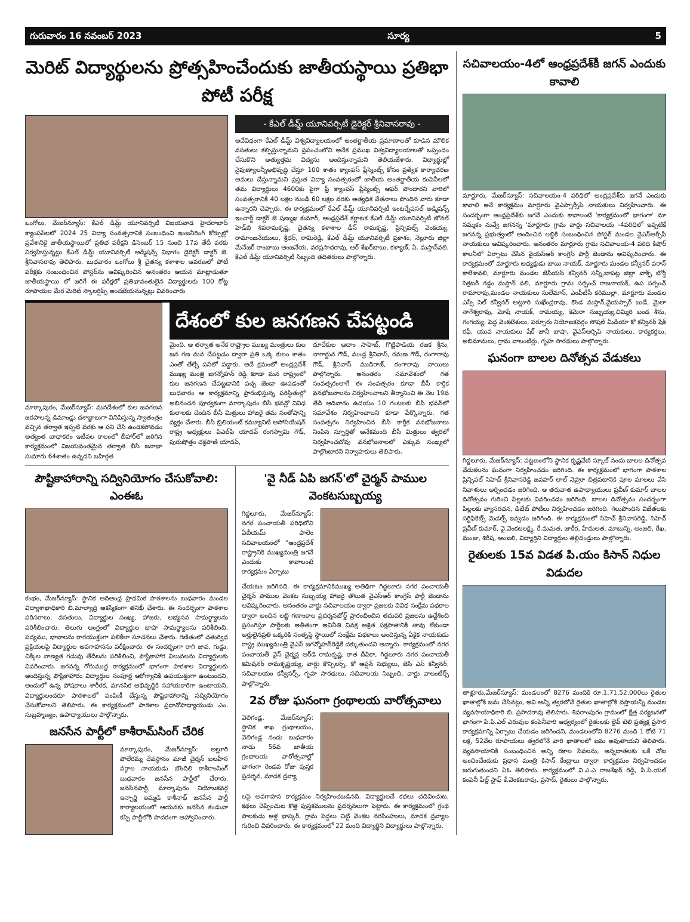గురువారం 16 నవంబర్ 2023 సూర్య 5
మెరిట్ విద్యార్థులను ప్రోత్సహించేందుకు జాతీయస్థాయి ప్రతిభా పోటీ పరీక్ష
ఒంగోలు, మేజర్‌న్యూస్: కేఎల్ డీమ్డ్ యూనివర్సిటీ విజయవాడ హైదరాబాద్ క్యాంపస్‌లలో 2024 25 విద్యా సంవత్సరానికి సంబంధించి ఇంజనీరింగ్ కోర్సుల్లో ప్రవేశానికై జాతీయస్థాయిలో ప్రతిభ పరీక్షని డిసెంబర్ 15 నుంచి 17వ తేదీ వరకు నిర్వహిస్తున్నట్లు కేఎల్ డీమ్డ్ యూనివర్సిటీ అడ్మిషన్స్ విభాగం డైరెక్టర్ డాక్టర్ జె. శ్రీనివాసరావు తెలిపారు. బుధవారం ఒంగోలు శ్రీ చైతన్య కళాశాల ఆవరణలో పోటీ పరీక్షకు సంబంధించిన పోస్టర్‌ను ఆవిష్కరించిన అనంతరం ఆయన మాట్లాడుతూ జాతీయస్థాయి లో జరిగే ఈ పరీక్షలో ప్రతిభావంతులైన విద్యార్థులకు 100 కోట్ల రూపాయల మేర మెరిట్ స్కాలర్షిప్స్ అందజేయనున్నట్లు వివరించారు
- కేఎల్ డీమ్డ్ యూనివర్సిటీ డైరెక్టర్ శ్రీనివాసరావు -
అదేవిధంగా కేఎల్ డీమ్డ్ విశ్వవిద్యాలయంలో అంతర్జాతీయ ప్రమాణాలతో కూడిన మౌలిక వసతులు కల్పిస్తున్నామని ప్రపంచంలోని అనేక ప్రముఖ విశ్వవిద్యాలయాలతో ఒప్పందం చేసుకొని అత్యుత్తమ విద్యను అందిస్తున్నామని తెలియజేశారు. విద్యార్థుల్లో నైపుణ్యాలన్నీఅభివృద్ధి చేస్తూ 100 శాతం క్యాంపస్ ప్లేస్మెంట్స్ కోసం ప్రత్యేక కార్యాచరణ అమలు చేస్తున్నామని ప్రస్తుత విద్యా సంవత్సరంలో జాతీయ అంతర్జాతీయ కంపెనీలలో తమ విద్యార్థులు 4600కు పైగా ఫ్రీ క్యాంపస్ ప్లేస్మెంట్స్ ఆఫర్ పొందారని వారిలో సంవత్సరానికి 40 లక్షల నుండి 60 లక్షల వరకు అత్యధిక వేతనాలు పొందిన వారు కూడా ఉన్నారని చెప్పారు. ఈ కార్యక్రమంలో కేఎల్ డీమ్డ్ యూనివర్సిటీ ఇంటర్నేషనల్ అడ్మిషన్స్ ఇంచార్జ్ డాక్టర్ జె షణ్ముఖ కుమార్, ఆంధ్రప్రదేశ్ కర్ణాటక కేఎల్ డీమ్డ్ యూనివర్సిటీ జోనల్ హెడ్‌బి శివరామకృష్ణ, చైతన్య కళాశాల డీన్ రామకృష్ణ, ప్రిన్సిపల్స్ వెంకయ్య, రామాంజనేయులు, శ్రీధర్, రామిరెడ్డి, కేఎల్ డీమ్డ్ యూనివర్సిటీ ప్రకాశం, నెల్లూరు జిల్లా మేనేజర్ రాంబాబు ఆంజనేయ, వరప్రసాదరావు, ఆర్ శేఖర్‌బాబు, కళ్యాణ్, ఏ. మస్తాన్‌వలి, కేఎల్ డీమ్డ్ యూనివర్సిటీ సిబ్బంది తదితరులు పాల్గొన్నారు.
మార్కాపురం, మేజర్‌న్యూస్: మనదేశంలో కుల జనగణన జరపాలన్న డిమాండ్లు దశాబ్దాలుగా వినిపిస్తున్న స్వాతంత్రం వచ్చిన తర్వాత ఇప్పటి వరకు ఆ పని చేసి ఉండకపోవడం అత్యంత బాధాకరం ఇటీవల కాలంలో బీహార్‌లో జరిగిన కార్యక్రమంలో విజయవంతమైన తర్వాత బీసీ జనాభా సుమారు 64శాతం ఉన్నదని బహిర్గత
దేశంలో కుల జనగణన చేపట్టండి
మైంది. ఆ తర్వాత అనేక రాష్ట్రాల ముఖ్య మంత్రులు కుల జన గణ మన చేపట్టడం ద్వారా ప్రతి ఒక్క కులం శాతం ఎంతో తేల్చే పనిలో పడ్డారు. అదే క్రమంలో ఆంధ్రప్రదేశ్ ముఖ్య మంత్రి జగన్మోహన్ రెడ్డి కూడా మన రాష్ట్రంలో కుల జనగణన చేపట్టడానికి పచ్చ జెండా ఊపడంతో బుధవారం ఆ కార్యక్రమాన్ని ప్రారంభిస్తున్న పరిస్థితుల్లో అభినందన పూర్వకంగా మార్కాపురం బీసీ భవన్లో వివిధ కులాలకు చెందిన బీసీ మిత్రులు హాజరై తమ సంతోషాన్ని వ్యక్తం చేశారు. బీసీ బ్రిలియంట్ కమ్యూనిటీ అసోసియేషన్ రాష్ట్ర అధ్యక్షులు పిఎల్‌పి యాదవ్ రంగస్వామి గౌడ్, పురుషోత్తం చక్రపాణి యాదవ్,
దూదేకుల ఆదాం సాహెబ్, గొట్టిపాడియ రజక శ్రీను, నాగార్జున గౌడ్, మండ్ల శ్రీనివాస్, రమణ గౌడ్, రంగారావు గౌడ్, శ్రీనివాస్ ముదిరాజ్, రంగారావు నాయిలు పాల్గొన్నారు. అనంతరం సమావేశంలో గత సంవత్సరంలాగే ఈ సంవత్సరం కూడా బీసీ కార్తిక వనభోజనాలను నిర్వహించాలని తీర్మానించి ఈ నెల 19వ తేదీ ఆదివారం ఉదయం 10 గంటలకు బీసీ భవన్‌లో సమావేశం నిర్వహించాలని కూడా పేర్కొన్నారు. గత సంవత్సరం నిర్వహించిన బీసీ కార్తీక వనభోజనాలు నింపిన స్ఫూర్తితో అనేకమంది బీసీ మిత్రులు త్వరలో నిర్వహించబోవు వనభోజనాలలో ఎక్కువ సంఖ్యలో పాల్గొంటారని నిర్వాహకులు తెలిపారు.
పౌష్టికాహారాన్ని సద్వినియోగం చేసుకోవాలి: ఎంఈఓ
కంభం, మేజర్‌న్యూస్: స్థానిక ఆదిఆంధ్ర ప్రాథమిక పాఠశాలను బుధవారం మండల విద్యాశాఖాధికారి బి.మాల్యాద్రి ఆకస్మికంగా తనిఖీ చేశారు. ఈ సందర్భంగా పాఠశాల పరిసరాలు, వసతులు, విద్యార్థుల సంఖ్య, హాజరు, అభ్యసన సామర్థ్యాలను పరిశీలించారు. తెలుగు ఆంగ్లంలో విద్యార్థుల భాషా సామర్థ్యాలను పరిశీలించి, పద్యము, భావాలను రాగయుక్తంగా పలికేలా సూచనలు చేశారు. గణితంలో చతుర్విధ ప్రక్రియలపై విద్యార్థుల అవగాహనను పరీక్షించారు. ఈ సందర్భంగా రాగి జావ, గుడ్డు, చిక్కీల నాణ్యత గడువు తేదీలను పరిశీలించి, పౌష్టికాహార విలువలను విద్యార్థులకు వివరించారు. జగనన్న గోరుముద్ద కార్యక్రమంలో భాగంగా పాఠశాల విద్యార్థులకు అందిస్తున్న పౌష్టికాహారం విద్యార్థుల సంపూర్ణ ఆరోగ్యానికి ఉపయుక్తంగా ఉంటుందని, అందులో ఉన్న పోషకాలు శారీరక, మానసిక అభివృద్ధికి సహాయకారిగా ఉంటాయని, విద్యార్థులందరూ పాఠశాలలో పంపిణీ చేస్తున్న పౌష్టికాహారాన్ని సద్వినియోగం చేసుకోవాలని తెలిపారు. ఈ కార్యక్రమంలో పాఠశాల ప్రధానోపాధ్యాయుడు ఎం. సుబ్రహ్మణ్యం, ఉపాధ్యాయులు పాల్గొన్నారు.
జనసేన పార్టీలో కాశీరామ్‌సింగ్ చేరిక
మార్కాపురం, మేజర్‌న్యూస్: అల్లూరి పోలేరమ్మ దేవస్థానం మాజీ చైర్మన్ బలహీన వర్గాల నాయకుడు బొందిలి కాశీరాంసింగ్ బుధవారం జనసేన పార్టీలో చేరారు. జనసేనపార్టీ, మార్కాపురం నియోజకవర్గ ఇన్చార్జి ఇమ్మడి కాశీనాథ్ జనసేన పార్టీ కార్యాలయంలో ఆయనకు జనసేన కండువా కప్పి పార్టీలోకి సాదరంగా ఆహ్వానించారు.
'వై నీడ్ ఏపి జగన్'లో చైర్మన్ పాముల వెంకటసుబ్బయ్య
గిద్దలూరు, మేజర్‌న్యూస్: నగర పంచాయతీ పరిధిలోని ఏబీయమ్ పాలెం సచివాలయంలో "ఆంధ్రప్రదేశ్ రాష్ట్రానికి ముఖ్యమంత్రి జగనే ఎందుకు కావాలంటే కార్యక్రమం ఏర్పాటు
చేయటం జరిగినది. ఈ కార్యక్రమానికిముఖ్య అతిథిగా గిద్దలూరు నగర పంచాయతీ చైర్మన్ పాముల వెంకట సుబ్బయ్య హాజరై తొలుత వైఎస్ఆర్ కాంగ్రెస్ పార్టీ జెండాను ఆవిష్కరించారు. అనంతరం వార్డు సచివాలయం ద్వారా ప్రజలకు వివిధ సంక్షేమ పథకాల ద్వారా అందిన లబ్ధి గణాంకాల ప్రదర్శనబోర్డ్ ప్రారంభించిన తదుపరి ప్రజలను ఉద్దేశించి ప్రసంగిస్తూ పార్టీలకు అతీతంగా అవినీతి వివక్ష అశ్రిత పక్షపాతానికి తావు లేకుండా అర్హులైనప్రతి ఒక్కరికి సంతృప్తి స్థాయిలో సంక్షేమ పథకాలు అందిస్తున్న ఏకైక నాయకుడు రాష్ట్ర ముఖ్యమంత్రి వైఎస్ జగన్మోహన్‌రెడ్డికే దక్కుతుందని అన్నారు. కార్యక్రమంలో నగర పంచాయతీ వైస్ చైర్మన్ల ఆర్‌డి రామకృష్ణ, కాత దీపికా, గిద్దలూరు నగర పంచాయతీ కమిషనర్ రామకృష్ణయ్య, వార్డు కౌన్సిలర్స్, కో ఆప్షన్ సభ్యులు, జెసి ఎస్ కన్వీనర్, సచివాలయం కన్వీనర్స్, గృహ సారథులు, సచివాలయ సిబ్బంది, వార్డు వాలంటీర్స్ పాల్గొన్నారు.
2వ రోజు ఘనంగా గ్రంథాలయ వారోత్సవాలు
వెలిగండ్ల, మేజర్‌న్యూస్: స్థానిక శాఖ గ్రంథాలయం, వెలిగండ్ల నందు బుధవారం నాడు 56వ జాతీయ గ్రంథాలయ వారోత్సవాల్లో భాగంగా రెండవ రోజు పుస్తక ప్రదర్శన, మాదక ద్రవ్యా
లపై అవగాహన కార్యక్రమం నిర్వహించబడినది. విద్యార్థులచే కథలు చదివించుట, కథలు చెప్పించుట కొత్త పుస్తకములను ప్రదర్శనలుగా పెట్టారు. ఈ కార్యక్రమంలో గ్రంథ పాలకుడు ఆళ్ల భాస్కర్, గ్రామ పెద్దలు చిట్టి వెంకట నరసింహులు, మాదక ద్రవ్యాల గురించి వివరించారు. ఈ కార్యక్రమంలో 22 మంది విద్యార్థిని విద్యార్థులు పాల్గొన్నారు.
సచివాలయం-4లో ఆంధ్రప్రదేశ్‌కీ జగన్ ఎందుకు కావాలి
మార్టూరు, మేజర్‌న్యూస్: సచివాలయం-4 పరిధిలో ఆంధ్రప్రదేశ్‌కు జగనే ఎందుకు కావాలి అనే కార్యక్రమం మార్టూరు వైఎస్సార్సీపీ నాయకులు నిర్వహించారు. ఈ సందర్భంగా ఆంధ్రప్రదేశ్‌కు జగనే ఎందుకు కావాలంటే 'కార్యక్రమంలో భాగంగా' మా నమ్మకం నువ్వే జగనన్న 'మార్టూరు గ్రామ వార్డు సచివాలయ -4పరిధిలో ఇప్పటికే జగనన్న ప్రభుత్వంలో అందించిన లబ్ధికి సంబంధించిన పోస్టర్ మండల వైఎస్ఆర్సీపీ నాయకులు ఆవిష్కరించారు. అనంతరం మార్టూరు గ్రామ సచివాలయ-4 పరిధి కిషోర్ కాలనీలో ఏర్పాటు చేసిన వైయస్ఆర్ కాంగ్రెస్ పార్టీ జెండాను ఆవిష్కరించారు. ఈ కార్యక్రమంలో మార్టూరు అధ్యక్షుడు బాబు నాయక్, మార్టూరు మండల కన్వీనర్ పఠాన్ కాలేశావలి, మార్టూరు మండల జేసీయస్ కన్వీనర్ సన్నీ,బాపట్ల జిల్లా వాక్ఫ్ బోర్డ్ సెక్రటరీ గడ్డం మస్తాన్ వలి, మార్టూరు గ్రామ సర్పంచ్ రాజనాయక్, ఉప సర్పంచ్ రామారావు,మండల నాయకులు సులేమాన్, ఎంపీటీసీ కరిముల్లా, మార్టూరు మండల ఎస్సీ సెల్ కన్వీనర్ అట్లూరి సుఖేంద్రరావు, కొండ మస్తాన్,వైయస్సార్ బుడే, మైలా నాగేశ్వరావు, మోషే నాయక్, రామయ్య, కెమెరా సుబ్బయ్య,చిమ్మిరి బండ శీను, గంగయ్య, పెద్ద వెంకటేశులు, పర్చూరు నియోజకవర్గం సోషల్ మీడియా కో కన్వీనర్ షేక్ రఫీ, యువ నాయకులు షేక్ జానీ బాషా, వైఎస్ఆర్సిపి నాయకులు, కార్యకర్తలు, అభిమానులు, గ్రామ వాలంటీర్లు, గృహ సారథులు పాల్గొన్నారు.
ఘనంగా బాలల దినోత్సవ వేడుకలు
గిద్దలూరు, మేజర్‌న్యూస్: పట్టణంలోని స్థానిక కృష్ణవేణి స్కూల్ నందు బాలల దినోత్సవ వేడుకలను ఘనంగా నిర్వహించడం జరిగింది. ఈ కార్యక్రమంలో భాగంగా పాఠశాల ప్రిన్సిపల్ సిహెచ్ శ్రీనివాసరెడ్డి జవహర్ లాల్ నెహ్రూ చిత్రపటానికి పూల మాలలు వేసి నివాళులు అర్పించడం జరిగింది. ఆ తరువాత ఉపాధ్యాయులు ప్రవీణ్ కుమార్ బాలల దినోత్సవం గురించి పిల్లలకు వివరించడం జరిగింది. బాలల దినోత్సవం సందర్భంగా పిల్లలకు వ్యాసరచన, డిబేట్ పోటీలు నిర్వహించడం జరిగింది. గెలుపొందిన విజేతలకు సర్టిఫికెట్స్ మెడల్స్ ఇవ్వడం జరిగింది. ఈ కార్యక్రమంలో సిహెచ్ శ్రీనివాసరెడ్డి, సిహెచ్ ప్రవీణ్ కుమార్, వై.వెంకటలక్ష్మి, కే.మమత, జాకీర, హేమలత, మాబున్ని, అంజలి, రేఖ, మంజు, శిరీష, అంజలి, విద్యార్థిని విద్యార్థుల తల్లిదండ్రులు పాల్గొన్నారు.
రైతులకు 15వ విడత పి.యం కిసాన్ నిధుల విడుదల
తాళ్లూరు,మేజర్‌న్యూస్: మండలంలో 8276 మందికి రూ.1,71,52,000లు రైతుల ఖాతాల్లోకి జమ చేసినట్లు, అవి అన్నీ త్వరలోనే రైతుల ఖాతాల్లోకి వస్తాయన్నీ మండల వ్యవసాయాధికారి బి. ప్రసాదరావు తెలిపారు. శివరాంపురం గ్రామంలో క్షేత్ర పర్యటనలో భాగంగా పి.పి.ఎల్ ఎరువుల కంపెనీవారి ఆధ్వర్యంలో రైతులకు లైవ్ టెలి ప్రత్యక్ష ప్రసార కార్యక్రమాన్ని ఏర్పాటు చేయడం జరిగిందని, మండలంలోని 8276 మంది 1 కోటి 71 లక్ష, 52వేల రూపాయలు త్వరలోనే వారి ఖాతాలలో జమ అవుతాయని తెలిపారు. వ్యవసాయానికి సంబంధించిన అన్ని రకాల సేవలను, అన్నదాతలకు ఒకే చోట అందించేందుకు ప్రధాన మంత్రి కిసాన్ కేంద్రాలు ద్వారా కార్యక్రమం నిర్వహించడం జరుగుతుందని ఏఓ తెలిపారు. కార్యక్రమంలో వి.ఎ.ఎ రాజశేఖర్ రెడ్డి, పి.పి.యల్ కంపెనీ ఫీల్డ్ స్టాఫ్ కే.వెంకటరావు, ప్రసాద్, రైతులు పాల్గొన్నారు.